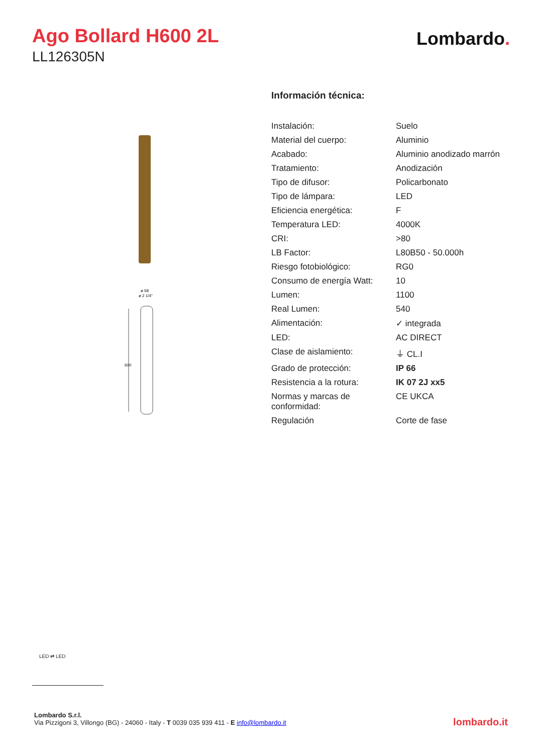Ago Bollard H600 2L
LL126305N
Lombardo.
ø 58
ø 2 1/4"
600
Información técnica:
| Instalación: | Suelo |
| Material del cuerpo: | Aluminio |
| Acabado: | Aluminio anodizado marrón |
| Tratamiento: | Anodización |
| Tipo de difusor: | Policarbonato |
| Tipo de lámpara: | LED |
| Eficiencia energética: | F |
| Temperatura LED: | 4000K |
| CRI: | >80 |
| LB Factor: | L80B50 - 50.000h |
| Riesgo fotobiológico: | RG0 |
| Consumo de energía Watt: | 10 |
| Lumen: | 1100 |
| Real Lumen: | 540 |
| Alimentación: | ✓ integrada |
| LED: | AC DIRECT |
| Clase de aislamiento: | ⏚ CL.I |
| Grado de protección: | IP 66 |
| Resistencia a la rotura: | IK 07 2J xx5 |
| Normas y marcas de conformidad: | CE UKCA |
| Regulación | Corte de fase |
LED ⇄ LED
Lombardo S.r.l.
Via Pizzigoni 3, Villongo (BG) - 24060 - Italy - T 0039 035 939 411 - E info@lombardo.it
lombardo.it